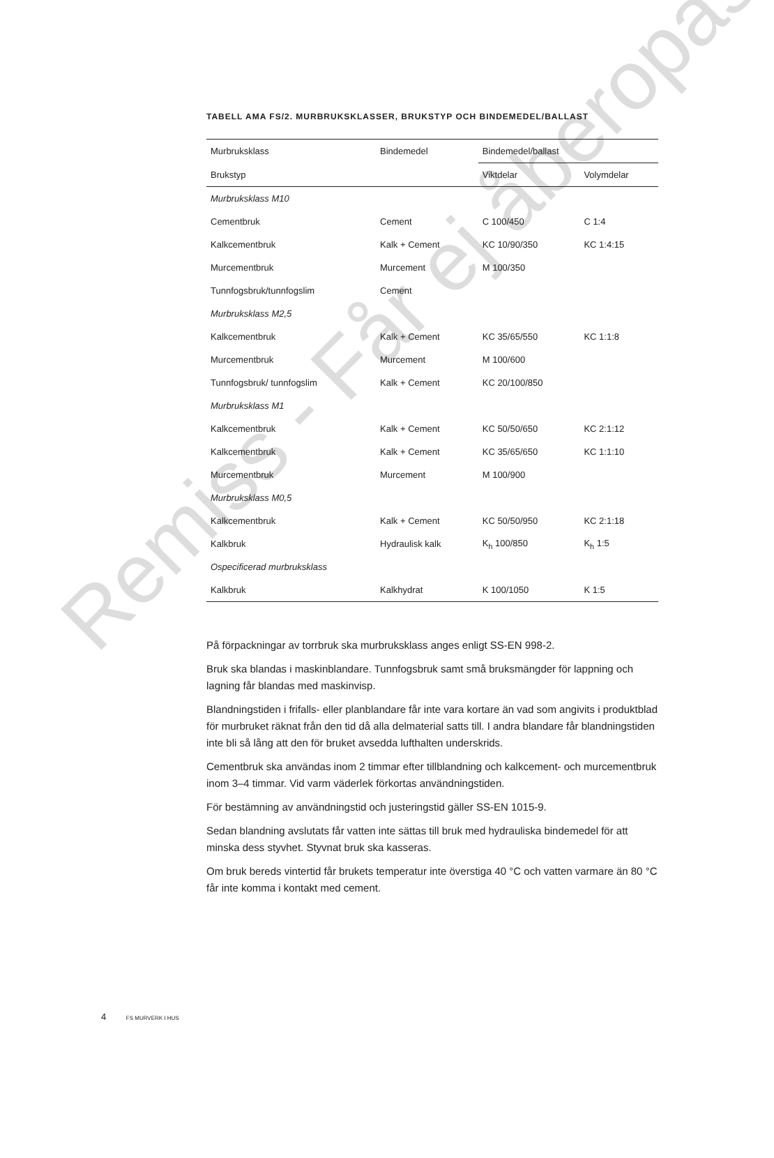Remiss - Får ej åberopas
TABELL AMA FS/2. MURBRUKSKLASSER, BRUKSTYP OCH BINDEMEDEL/BALLAST
| Murbruksklass | Bindemedel | Bindemedel/ballast | |
| --- | --- | --- | --- |
| Brukstyp | | Viktdelar | Volymdelar |
| Murbruksklass M10 | | | |
| Cementbruk | Cement | C 100/450 | C 1:4 |
| Kalkcementbruk | Kalk + Cement | KC 10/90/350 | KC 1:4:15 |
| Murcementbruk | Murcement | M 100/350 | |
| Tunnfogsbruk/tunnfogslim | Cement | | |
| Murbruksklass M2,5 | | | |
| Kalkcementbruk | Kalk + Cement | KC 35/65/550 | KC 1:1:8 |
| Murcementbruk | Murcement | M 100/600 | |
| Tunnfogsbruk/ tunnfogslim | Kalk + Cement | KC 20/100/850 | |
| Murbruksklass M1 | | | |
| Kalkcementbruk | Kalk + Cement | KC 50/50/650 | KC 2:1:12 |
| Kalkcementbruk | Kalk + Cement | KC 35/65/650 | KC 1:1:10 |
| Murcementbruk | Murcement | M 100/900 | |
| Murbruksklass M0,5 | | | |
| Kalkcementbruk | Kalk + Cement | KC 50/50/950 | KC 2:1:18 |
| Kalkbruk | Hydraulisk kalk | K<sub>h</sub> 100/850 | K<sub>h</sub> 1:5 |
| Ospecificerad murbruksklass | | | |
| Kalkbruk | Kalkhydrat | K 100/1050 | K 1:5 |
På förpackningar av torrbruk ska murbruksklass anges enligt SS-EN 998-2.
Bruk ska blandas i maskinblandare. Tunnfogsbruk samt små bruksmängder för lappning och lagning får blandas med maskinvisp.
Blandningstiden i frifalls- eller planblandare får inte vara kortare än vad som angivits i produktblad för murbruket räknat från den tid då alla delmaterial satts till. I andra blandare får blandningstiden inte bli så lång att den för bruket avsedda lufthalten underskrids.
Cementbruk ska användas inom 2 timmar efter tillblandning och kalkcement- och murcementbruk inom 3–4 timmar. Vid varm väderlek förkortas användningstiden.
För bestämning av användningstid och justeringstid gäller SS-EN 1015-9.
Sedan blandning avslutats får vatten inte sättas till bruk med hydrauliska bindemedel för att minska dess styvhet. Styvnat bruk ska kasseras.
Om bruk bereds vintertid får brukets temperatur inte överstiga 40 °C och vatten varmare än 80 °C får inte komma i kontakt med cement.
4 FS MURVERK I HUS